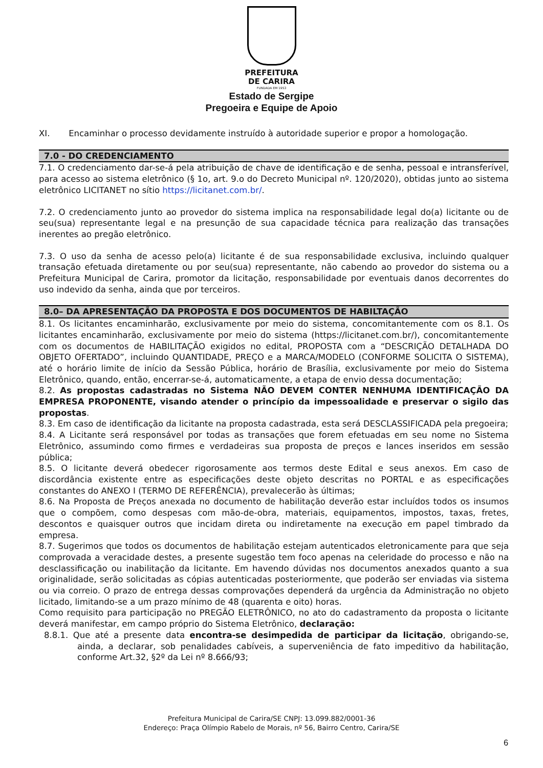PREFEITURA
DE CARIRA
FUNDADA EM 1953
Estado de Sergipe
Pregoeira e Equipe de Apoio
XI. Encaminhar o processo devidamente instruído à autoridade superior e propor a homologação.
7.0 - DO CREDENCIAMENTO
7.1. O credenciamento dar-se-á pela atribuição de chave de identificação e de senha, pessoal e intransferível, para acesso ao sistema eletrônico (§ 1o, art. 9.o do Decreto Municipal nº. 120/2020), obtidas junto ao sistema eletrônico LICITANET no sítio https://licitanet.com.br/.
7.2. O credenciamento junto ao provedor do sistema implica na responsabilidade legal do(a) licitante ou de seu(sua) representante legal e na presunção de sua capacidade técnica para realização das transações inerentes ao pregão eletrônico.
7.3. O uso da senha de acesso pelo(a) licitante é de sua responsabilidade exclusiva, incluindo qualquer transação efetuada diretamente ou por seu(sua) representante, não cabendo ao provedor do sistema ou a Prefeitura Municipal de Carira, promotor da licitação, responsabilidade por eventuais danos decorrentes do uso indevido da senha, ainda que por terceiros.
8.0– DA APRESENTAÇÃO DA PROPOSTA E DOS DOCUMENTOS DE HABILTAÇÃO
8.1. Os licitantes encaminharão, exclusivamente por meio do sistema, concomitantemente com os 8.1. Os licitantes encaminharão, exclusivamente por meio do sistema (https://licitanet.com.br/), concomitantemente com os documentos de HABILITAÇÃO exigidos no edital, PROPOSTA com a “DESCRIÇÃO DETALHADA DO OBJETO OFERTADO”, incluindo QUANTIDADE, PREÇO e a MARCA/MODELO (CONFORME SOLICITA O SISTEMA), até o horário limite de início da Sessão Pública, horário de Brasília, exclusivamente por meio do Sistema Eletrônico, quando, então, encerrar-se-á, automaticamente, a etapa de envio dessa documentação;
8.2. As propostas cadastradas no Sistema NÃO DEVEM CONTER NENHUMA IDENTIFICAÇÃO DA EMPRESA PROPONENTE, visando atender o princípio da impessoalidade e preservar o sigilo das propostas.
8.3. Em caso de identificação da licitante na proposta cadastrada, esta será DESCLASSIFICADA pela pregoeira;
8.4. A Licitante será responsável por todas as transações que forem efetuadas em seu nome no Sistema Eletrônico, assumindo como firmes e verdadeiras sua proposta de preços e lances inseridos em sessão pública;
8.5. O licitante deverá obedecer rigorosamente aos termos deste Edital e seus anexos. Em caso de discordância existente entre as especificações deste objeto descritas no PORTAL e as especificações constantes do ANEXO I (TERMO DE REFERÊNCIA), prevalecerão às últimas;
8.6. Na Proposta de Preços anexada no documento de habilitação deverão estar incluídos todos os insumos que o compõem, como despesas com mão-de-obra, materiais, equipamentos, impostos, taxas, fretes, descontos e quaisquer outros que incidam direta ou indiretamente na execução em papel timbrado da empresa.
8.7. Sugerimos que todos os documentos de habilitação estejam autenticados eletronicamente para que seja comprovada a veracidade destes, a presente sugestão tem foco apenas na celeridade do processo e não na desclassificação ou inabilitação da licitante. Em havendo dúvidas nos documentos anexados quanto a sua originalidade, serão solicitadas as cópias autenticadas posteriormente, que poderão ser enviadas via sistema ou via correio. O prazo de entrega dessas comprovações dependerá da urgência da Administração no objeto licitado, limitando-se a um prazo mínimo de 48 (quarenta e oito) horas.
Como requisito para participação no PREGÃO ELETRÔNICO, no ato do cadastramento da proposta o licitante deverá manifestar, em campo próprio do Sistema Eletrônico, declaração:
8.8.1. Que até a presente data encontra-se desimpedida de participar da licitação, obrigando-se, ainda, a declarar, sob penalidades cabíveis, a superveniência de fato impeditivo da habilitação, conforme Art.32, §2º da Lei nº 8.666/93;
Prefeitura Municipal de Carira/SE CNPJ: 13.099.882/0001-36
Endereço: Praça Olímpio Rabelo de Morais, nº 56, Bairro Centro, Carira/SE
6